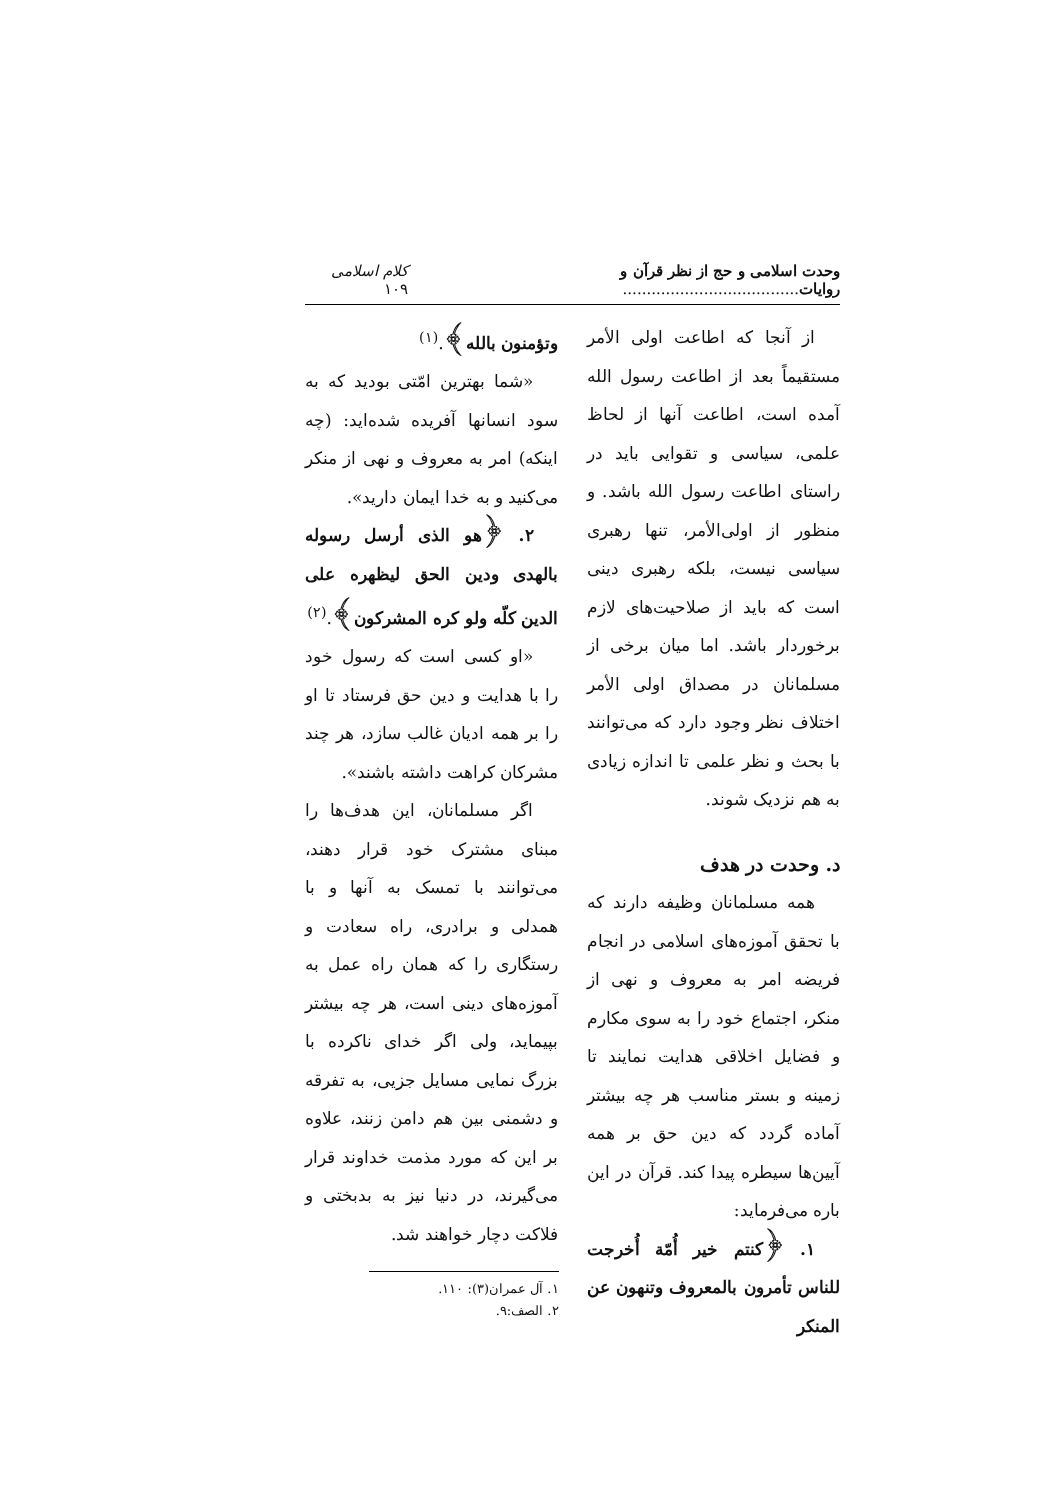وحدت اسلامی و حج از نظر قرآن و روایات..................................... کلام اسلامی ۱۰۹
از آنجا که اطاعت اولی الأمر مستقیماً بعد از اطاعت رسول الله آمده است، اطاعت آنها از لحاظ علمی، سیاسی و تقوایی باید در راستای اطاعت رسول الله باشد. و منظور از اولی‌الأمر، تنها رهبری سیاسی نیست، بلکه رهبری دینی است که باید از صلاحیت‌های لازم برخوردار باشد. اما میان برخی از مسلمانان در مصداق اولی الأمر اختلاف نظر وجود دارد که می‌توانند با بحث و نظر علمی تا اندازه زیادی به هم نزدیک شوند.
د. وحدت در هدف
همه مسلمانان وظیفه دارند که با تحقق آموزه‌های اسلامی در انجام فریضه امر به معروف و نهی از منکر، اجتماع خود را به سوی مکارم و فضایل اخلاقی هدایت نمایند تا زمینه و بستر مناسب هر چه بیشتر آماده گردد که دین حق بر همه آیین‌ها سیطره پیدا کند. قرآن در این باره می‌فرماید:
۱. ﴿کنتم خیر أُمّة أُخرجت للناس تأمرون بالمعروف وتنهون عن المنکر
وتؤمنون بالله﴾.<sup>(۱)</sup>
«شما بهترین امّتی بودید که به سود انسانها آفریده شده‌اید: (چه اینکه) امر به معروف و نهی از منکر می‌کنید و به خدا ایمان دارید».
۲. ﴿هو الذی أرسل رسوله بالهدی ودین الحق لیظهره علی الدین کلّه ولو کره المشرکون﴾.<sup>(۲)</sup>
«او کسی است که رسول خود را با هدایت و دین حق فرستاد تا او را بر همه ادیان غالب سازد، هر چند مشرکان کراهت داشته باشند».
اگر مسلمانان، این هدف‌ها را مبنای مشترک خود قرار دهند، می‌توانند با تمسک به آنها و با همدلی و برادری، راه سعادت و رستگاری را که همان راه عمل به آموزه‌های دینی است، هر چه بیشتر بپیماید، ولی اگر خدای ناکرده با بزرگ نمایی مسایل جزیی، به تفرقه و دشمنی بین هم دامن زنند، علاوه بر این که مورد مذمت خداوند قرار می‌گیرند، در دنیا نیز به بدبختی و فلاکت دچار خواهند شد.
۱. آل عمران(۳): ۱۱۰.
۲. الصف:۹.